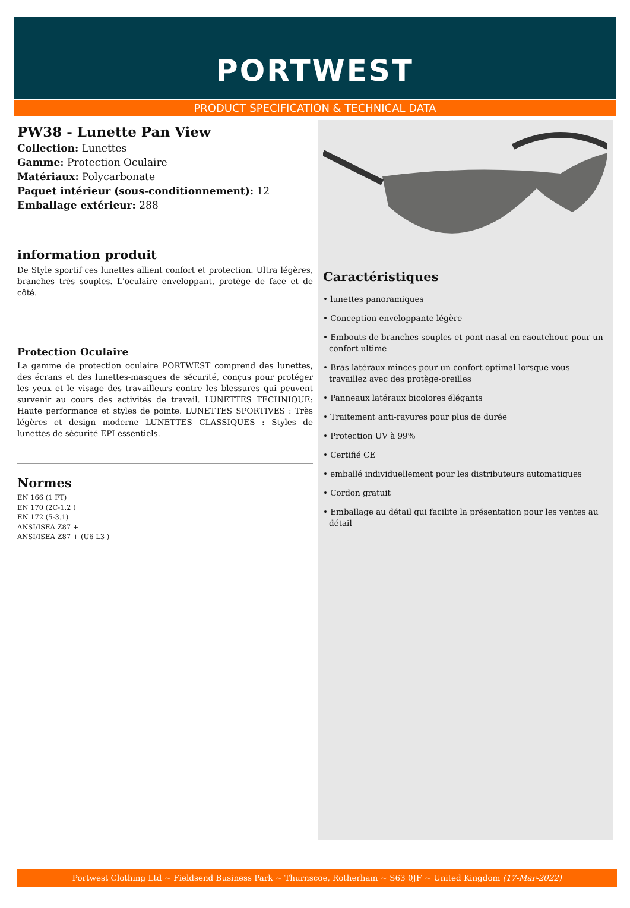PORTWEST
PRODUCT SPECIFICATION & TECHNICAL DATA
PW38 - Lunette Pan View
Collection: Lunettes
Gamme: Protection Oculaire
Matériaux: Polycarbonate
Paquet intérieur (sous-conditionnement): 12
Emballage extérieur: 288
information produit
De Style sportif ces lunettes allient confort et protection. Ultra légères, branches très souples. L'oculaire enveloppant, protège de face et de côté.
Protection Oculaire
La gamme de protection oculaire PORTWEST comprend des lunettes, des écrans et des lunettes-masques de sécurité, conçus pour protéger les yeux et le visage des travailleurs contre les blessures qui peuvent survenir au cours des activités de travail. LUNETTES TECHNIQUE: Haute performance et styles de pointe. LUNETTES SPORTIVES : Très légères et design moderne LUNETTES CLASSIQUES : Styles de lunettes de sécurité EPI essentiels.
Normes
EN 166 (1 FT)
EN 170 (2C-1.2 )
EN 172 (5-3.1)
ANSI/ISEA Z87 +
ANSI/ISEA Z87 + (U6 L3 )
Caractéristiques
• lunettes panoramiques
• Conception enveloppante légère
• Embouts de branches souples et pont nasal en caoutchouc pour un confort ultime
• Bras latéraux minces pour un confort optimal lorsque vous travaillez avec des protège-oreilles
• Panneaux latéraux bicolores élégants
• Traitement anti-rayures pour plus de durée
• Protection UV à 99%
• Certifié CE
• emballé individuellement pour les distributeurs automatiques
• Cordon gratuit
• Emballage au détail qui facilite la présentation pour les ventes au détail
Portwest Clothing Ltd ~ Fieldsend Business Park ~ Thurnscoe, Rotherham ~ S63 0JF ~ United Kingdom (17-Mar-2022)